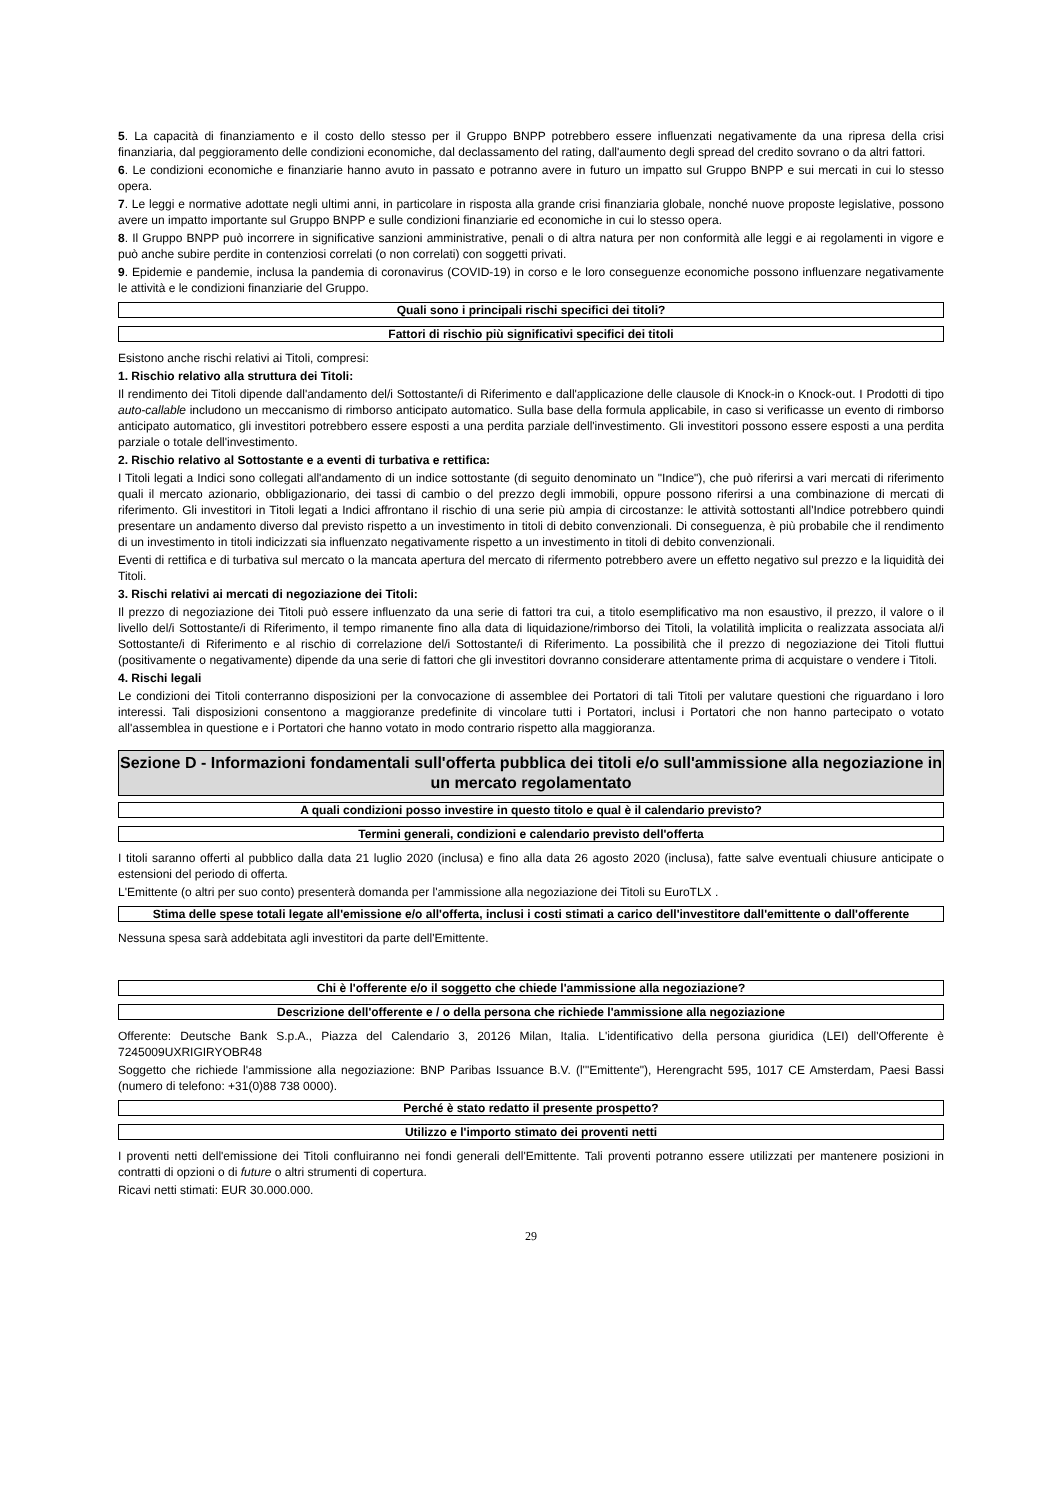5. La capacità di finanziamento e il costo dello stesso per il Gruppo BNPP potrebbero essere influenzati negativamente da una ripresa della crisi finanziaria, dal peggioramento delle condizioni economiche, dal declassamento del rating, dall'aumento degli spread del credito sovrano o da altri fattori.
6. Le condizioni economiche e finanziarie hanno avuto in passato e potranno avere in futuro un impatto sul Gruppo BNPP e sui mercati in cui lo stesso opera.
7. Le leggi e normative adottate negli ultimi anni, in particolare in risposta alla grande crisi finanziaria globale, nonché nuove proposte legislative, possono avere un impatto importante sul Gruppo BNPP e sulle condizioni finanziarie ed economiche in cui lo stesso opera.
8. Il Gruppo BNPP può incorrere in significative sanzioni amministrative, penali o di altra natura per non conformità alle leggi e ai regolamenti in vigore e può anche subire perdite in contenziosi correlati (o non correlati) con soggetti privati.
9. Epidemie e pandemie, inclusa la pandemia di coronavirus (COVID-19) in corso e le loro conseguenze economiche possono influenzare negativamente le attività e le condizioni finanziarie del Gruppo.
Quali sono i principali rischi specifici dei titoli?
Fattori di rischio più significativi specifici dei titoli
Esistono anche rischi relativi ai Titoli, compresi:
1. Rischio relativo alla struttura dei Titoli:
Il rendimento dei Titoli dipende dall'andamento del/i Sottostante/i di Riferimento e dall'applicazione delle clausole di Knock-in o Knock-out. I Prodotti di tipo auto-callable includono un meccanismo di rimborso anticipato automatico. Sulla base della formula applicabile, in caso si verificasse un evento di rimborso anticipato automatico, gli investitori potrebbero essere esposti a una perdita parziale dell'investimento. Gli investitori possono essere esposti a una perdita parziale o totale dell'investimento.
2. Rischio relativo al Sottostante e a eventi di turbativa e rettifica:
I Titoli legati a Indici sono collegati all'andamento di un indice sottostante (di seguito denominato un "Indice"), che può riferirsi a vari mercati di riferimento quali il mercato azionario, obbligazionario, dei tassi di cambio o del prezzo degli immobili, oppure possono riferirsi a una combinazione di mercati di riferimento. Gli investitori in Titoli legati a Indici affrontano il rischio di una serie più ampia di circostanze: le attività sottostanti all'Indice potrebbero quindi presentare un andamento diverso dal previsto rispetto a un investimento in titoli di debito convenzionali. Di conseguenza, è più probabile che il rendimento di un investimento in titoli indicizzati sia influenzato negativamente rispetto a un investimento in titoli di debito convenzionali.
Eventi di rettifica e di turbativa sul mercato o la mancata apertura del mercato di rifermento potrebbero avere un effetto negativo sul prezzo e la liquidità dei Titoli.
3. Rischi relativi ai mercati di negoziazione dei Titoli:
Il prezzo di negoziazione dei Titoli può essere influenzato da una serie di fattori tra cui, a titolo esemplificativo ma non esaustivo, il prezzo, il valore o il livello del/i Sottostante/i di Riferimento, il tempo rimanente fino alla data di liquidazione/rimborso dei Titoli, la volatilità implicita o realizzata associata al/i Sottostante/i di Riferimento e al rischio di correlazione del/i Sottostante/i di Riferimento. La possibilità che il prezzo di negoziazione dei Titoli fluttui (positivamente o negativamente) dipende da una serie di fattori che gli investitori dovranno considerare attentamente prima di acquistare o vendere i Titoli.
4. Rischi legali
Le condizioni dei Titoli conterranno disposizioni per la convocazione di assemblee dei Portatori di tali Titoli per valutare questioni che riguardano i loro interessi. Tali disposizioni consentono a maggioranze predefinite di vincolare tutti i Portatori, inclusi i Portatori che non hanno partecipato o votato all'assemblea in questione e i Portatori che hanno votato in modo contrario rispetto alla maggioranza.
Sezione D - Informazioni fondamentali sull'offerta pubblica dei titoli e/o sull'ammissione alla negoziazione in un mercato regolamentato
A quali condizioni posso investire in questo titolo e qual è il calendario previsto?
Termini generali, condizioni e calendario previsto dell'offerta
I titoli saranno offerti al pubblico dalla data 21 luglio 2020 (inclusa) e fino alla data 26 agosto 2020 (inclusa), fatte salve eventuali chiusure anticipate o estensioni del periodo di offerta.
L'Emittente (o altri per suo conto) presenterà domanda per l'ammissione alla negoziazione dei Titoli su EuroTLX .
Stima delle spese totali legate all'emissione e/o all'offerta, inclusi i costi stimati a carico dell'investitore dall'emittente o dall'offerente
Nessuna spesa sarà addebitata agli investitori da parte dell'Emittente.
Chi è l'offerente e/o il soggetto che chiede l'ammissione alla negoziazione?
Descrizione dell'offerente e / o della persona che richiede l'ammissione alla negoziazione
Offerente: Deutsche Bank S.p.A., Piazza del Calendario 3, 20126 Milan, Italia. L'identificativo della persona giuridica (LEI) dell'Offerente è 7245009UXRIGIRYOBR48
Soggetto che richiede l'ammissione alla negoziazione: BNP Paribas Issuance B.V. (l'"Emittente"), Herengracht 595, 1017 CE Amsterdam, Paesi Bassi (numero di telefono: +31(0)88 738 0000).
Perché è stato redatto il presente prospetto?
Utilizzo e l'importo stimato dei proventi netti
I proventi netti dell'emissione dei Titoli confluiranno nei fondi generali dell'Emittente. Tali proventi potranno essere utilizzati per mantenere posizioni in contratti di opzioni o di future o altri strumenti di copertura.
Ricavi netti stimati: EUR 30.000.000.
29